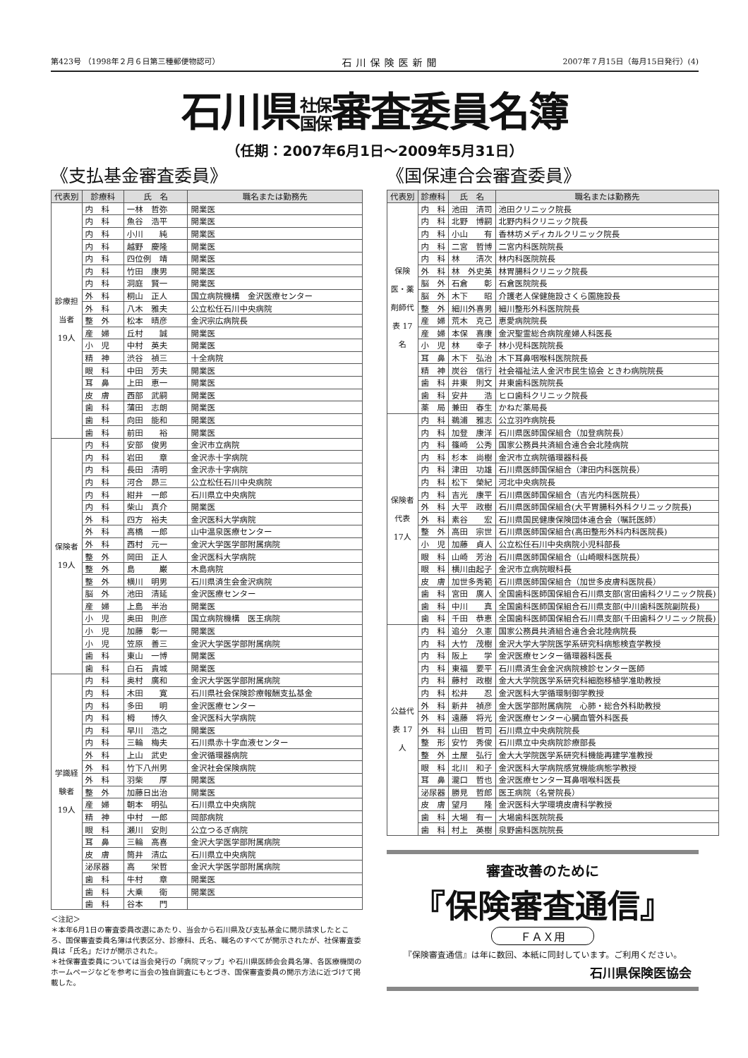第423号 （1998年２月６日第三種郵便物認可） 石川保険医新聞 2007年７月15日（毎月15日発行）(4)
石川県社保
国保審査委員名簿
（任期：2007年6月1日～2009年5月31日）
《支払基金審査委員》
| 代表別 | 診療科 | 氏 名 | 職名または勤務先 |
| --- | --- | --- | --- |
| 診療担当者 19人 | 内 科 | 一林 哲弥 | 開業医 |
| | 内 科 | 魚谷 浩平 | 開業医 |
| | 内 科 | 小川 純 | 開業医 |
| | 内 科 | 越野 慶隆 | 開業医 |
| | 内 科 | 四位例 靖 | 開業医 |
| | 内 科 | 竹田 康男 | 開業医 |
| | 内 科 | 洞庭 賢一 | 開業医 |
| | 外 科 | 桐山 正人 | 国立病院機構 金沢医療センター |
| | 外 科 | 八木 雅夫 | 公立松任石川中央病院 |
| | 整 外 | 松本 晴彦 | 金沢宗広病院長 |
| | 産 婦 | 丘村 誠 | 開業医 |
| | 小 児 | 中村 英夫 | 開業医 |
| | 精 神 | 渋谷 禎三 | 十全病院 |
| | 眼 科 | 中田 芳夫 | 開業医 |
| | 耳 鼻 | 上田 恵一 | 開業医 |
| | 皮 膚 | 西部 武嗣 | 開業医 |
| | 歯 科 | 蒲田 志朗 | 開業医 |
| | 歯 科 | 向田 能和 | 開業医 |
| | 歯 科 | 前田 裕 | 開業医 |
| 保険者 19人 | 内 科 | 安部 俊男 | 金沢市立病院 |
| | 内 科 | 岩田 章 | 金沢赤十字病院 |
| | 内 科 | 長田 清明 | 金沢赤十字病院 |
| | 内 科 | 河合 昴三 | 公立松任石川中央病院 |
| | 内 科 | 紺井 一郎 | 石川県立中央病院 |
| | 内 科 | 柴山 真介 | 開業医 |
| | 外 科 | 四方 裕夫 | 金沢医科大学病院 |
| | 外 科 | 高橋 一郎 | 山中温泉医療センター |
| | 外 科 | 西村 元一 | 金沢大学医学部附属病院 |
| | 整 外 | 岡田 正人 | 金沢医科大学病院 |
| | 整 外 | 島 巌 | 木島病院 |
| | 整 外 | 横川 明男 | 石川県済生会金沢病院 |
| | 脳 外 | 池田 清延 | 金沢医療センター |
| | 産 婦 | 上島 半治 | 開業医 |
| | 小 児 | 奥田 則彦 | 国立病院機構 医王病院 |
| | 小 児 | 加藤 彰一 | 開業医 |
| | 小 児 | 笠原 善三 | 金沢大学医学部附属病院 |
| | 歯 科 | 東山 一博 | 開業医 |
| | 歯 科 | 白石 貴城 | 開業医 |
| 学識経験者 19人 | 内 科 | 奥村 廣和 | 金沢大学医学部附属病院 |
| | 内 科 | 木田 寛 | 石川県社会保険診療報酬支払基金 |
| | 内 科 | 多田 明 | 金沢医療センター |
| | 内 科 | 栂 博久 | 金沢医科大学病院 |
| | 内 科 | 早川 浩之 | 開業医 |
| | 内 科 | 三輪 梅夫 | 石川県赤十字血液センター |
| | 外 科 | 上山 武史 | 金沢循環器病院 |
| | 外 科 | 竹下八州男 | 金沢社会保険病院 |
| | 外 科 | 羽柴 厚 | 開業医 |
| | 整 外 | 加藤日出治 | 開業医 |
| | 産 婦 | 朝本 明弘 | 石川県立中央病院 |
| | 精 神 | 中村 一郎 | 岡部病院 |
| | 眼 科 | 瀬川 安則 | 公立つるぎ病院 |
| | 耳 鼻 | 三輪 高喜 | 金沢大学医学部附属病院 |
| | 皮 膚 | 筒井 清広 | 石川県立中央病院 |
| | 泌尿器 | 高 栄哲 | 金沢大学医学部附属病院 |
| | 歯 科 | 牛村 章 | 開業医 |
| | 歯 科 | 大乗 衛 | 開業医 |
| | 歯 科 | 谷本 門 | |
＜注記＞
＊本年6月1日の審査委員改選にあたり、当会から石川県及び支払基金に開示請求したところ、国保審査委員名簿は代表区分、診療科、氏名、職名のすべてが開示されたが、社保審査委員は「氏名」だけが開示された。
＊社保審査委員については当会発行の「病院マップ」や石川県医師会会員名簿、各医療機関のホームページなどを参考に当会の独自調査にもとづき、国保審査委員の開示方法に近づけて掲載した。
《国保連合会審査委員》
| 代表別 | 診療科 | 氏 名 | 職名または勤務先 |
| --- | --- | --- | --- |
| 保険医・薬剤師代表 17名 | 内 科 | 池田 清司 | 池田クリニック院長 |
| | 内 科 | 北野 博嗣 | 北野内科クリニック院長 |
| | 内 科 | 小山 有 | 香林坊メディカルクリニック院長 |
| | 内 科 | 二宮 哲博 | 二宮内科医院院長 |
| | 内 科 | 林 清次 | 林内科医院院長 |
| | 外 科 | 林 外史英 | 林胃腸科クリニック院長 |
| | 脳 外 | 石倉 彰 | 石倉医院院長 |
| | 脳 外 | 木下 昭 | 介護老人保健施設さくら園施設長 |
| | 整 外 | 細川外喜男 | 細川整形外科医院院長 |
| | 産 婦 | 荒木 克己 | 恵愛病院院長 |
| | 産 婦 | 本保 喜康 | 金沢聖霊総合病院産婦人科医長 |
| | 小 児 | 林 幸子 | 林小児科医院院長 |
| | 耳 鼻 | 木下 弘治 | 木下耳鼻咽喉科医院院長 |
| | 精 神 | 炭谷 信行 | 社会福祉法人金沢市民生協会 ときわ病院院長 |
| | 歯 科 | 井東 則文 | 井東歯科医院院長 |
| | 歯 科 | 安井 浩 | ヒロ歯科クリニック院長 |
| | 薬 局 | 兼田 春生 | かねだ薬局長 |
| 保険者代表 17人 | 内 科 | 鵜浦 雅志 | 公立羽咋病院長 |
| | 内 科 | 加登 康洋 | 石川県医師国保組合（加登病院長） |
| | 内 科 | 篠崎 公秀 | 国家公務員共済組合連合会北陸病院 |
| | 内 科 | 杉本 尚樹 | 金沢市立病院循環器科長 |
| | 内 科 | 津田 功雄 | 石川県医師国保組合（津田内科医院長） |
| | 内 科 | 松下 榮紀 | 河北中央病院長 |
| | 内 科 | 吉光 康平 | 石川県医師国保組合（吉光内科医院長） |
| | 外 科 | 大平 政樹 | 石川県医師国保組合(大平胃腸科外科クリニック院長) |
| | 外 科 | 素谷 宏 | 石川県国民健康保険団体連合会（嘱託医師） |
| | 整 外 | 高田 宗世 | 石川県医師国保組合(高田整形外科内科医院長) |
| | 小 児 | 加藤 貞人 | 公立松任石川中央病院小児科部長 |
| | 眼 科 | 山崎 芳治 | 石川県医師国保組合（山崎眼科医院長） |
| | 眼 科 | 横川由起子 | 金沢市立病院眼科長 |
| | 皮 膚 | 加世多秀範 | 石川県医師国保組合（加世多皮膚科医院長） |
| | 歯 科 | 宮田 廣人 | 全国歯科医師国保組合石川県支部(宮田歯科クリニック院長) |
| | 歯 科 | 中川 真 | 全国歯科医師国保組合石川県支部(中川歯科医院副院長) |
| | 歯 科 | 千田 恭恵 | 全国歯科医師国保組合石川県支部(千田歯科クリニック院長) |
| 公益代表 17人 | 内 科 | 追分 久憲 | 国家公務員共済組合連合会北陸病院長 |
| | 内 科 | 大竹 茂樹 | 金沢大学大学院医学系研究科病態検査学教授 |
| | 内 科 | 阪上 学 | 金沢医療センター循環器科医長 |
| | 内 科 | 東福 要平 | 石川県済生会金沢病院検診センター医師 |
| | 内 科 | 藤村 政樹 | 金大大学院医学系研究科細胞移植学准助教授 |
| | 内 科 | 松井 忍 | 金沢医科大学循環制御学教授 |
| | 外 科 | 新井 禎彦 | 金大医学部附属病院 心肺・総合外科助教授 |
| | 外 科 | 遠藤 将光 | 金沢医療センター心臓血管外科医長 |
| | 外 科 | 山田 哲司 | 石川県立中央病院院長 |
| | 整 形 | 安竹 秀俊 | 石川県立中央病院診療部長 |
| | 整 外 | 土屋 弘行 | 金大大学院医学系研究科機能再建学准教授 |
| | 眼 科 | 北川 和子 | 金沢医科大学病院感覚機能病態学教授 |
| | 耳 鼻 | 瀧口 哲也 | 金沢医療センター耳鼻咽喉科医長 |
| | 泌尿器 | 勝見 哲郎 | 医王病院（名誉院長） |
| | 皮 膚 | 望月 隆 | 金沢医科大学環境皮膚科学教授 |
| | 歯 科 | 大場 有一 | 大場歯科医院院長 |
| | 歯 科 | 村上 英樹 | 泉野歯科医院院長 |
審査改善のために
『保険審査通信』
ＦＡＸ用
『保険審査通信』は年に数回、本紙に同封しています。ご利用ください。
石川県保険医協会